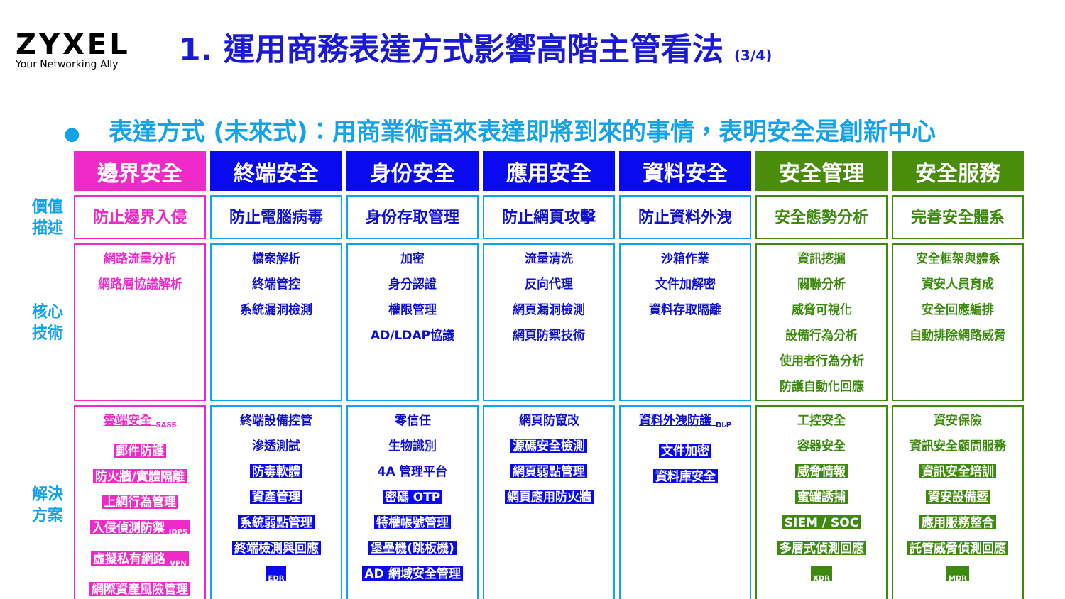ZYXEL
Your Networking Ally
1. 運用商務表達方式影響高階主管看法 (3/4)
● 表達方式 (未來式)：用商業術語來表達即將到來的事情，表明安全是創新中心
| | 邊界安全 | 終端安全 | 身份安全 | 應用安全 | 資料安全 | 安全管理 | 安全服務 |
| --- | --- | --- | --- | --- | --- | --- | --- |
| 價值 描述 | 防止邊界入侵 | 防止電腦病毒 | 身份存取管理 | 防止網頁攻擊 | 防止資料外洩 | 安全態勢分析 | 完善安全體系 |
| 核心 技術 | 網路流量分析 網路層協議解析 | 檔案解析 終端管控 系統漏洞檢測 | 加密 身分認證 權限管理 AD/LDAP協議 | 流量清洗 反向代理 網頁漏洞檢測 網頁防禦技術 | 沙箱作業 文件加解密 資料存取隔離 | 資訊挖掘 關聯分析 威脅可視化 設備行為分析 使用者行為分析 防護自動化回應 | 安全框架與體系 資安人員育成 安全回應編排 自動排除網路威脅 |
| 解決 方案 | 雲端安全 <sub>SASE</sub> 郵件防護 防火牆/實體隔離 上網行為管理 入侵偵測防禦 <sub>IDPS</sub> 虛擬私有網路 <sub>VPN</sub> 網際資產風險管理 | 終端設備控管 滲透測試 防毒軟體 資產管理 系統弱點管理 終端檢測與回應 <sub>EDR</sub> | 零信任 生物識別 4A 管理平台 密碼 OTP 特權帳號管理 堡壘機(跳板機) AD 網域安全管理 | 網頁防竄改 源碼安全檢測 網頁弱點管理 網頁應用防火牆 | 資料外洩防護 <sub>DLP</sub> 文件加密 資料庫安全 | 工控安全 容器安全 威脅情報 蜜罐誘捕 SIEM / SOC 多層式偵測回應 <sub>XDR</sub> | 資安保險 資訊安全顧問服務 資訊安全培訓 資安設備暨 應用服務整合 託管威脅偵測回應 <sub>MDR</sub> |